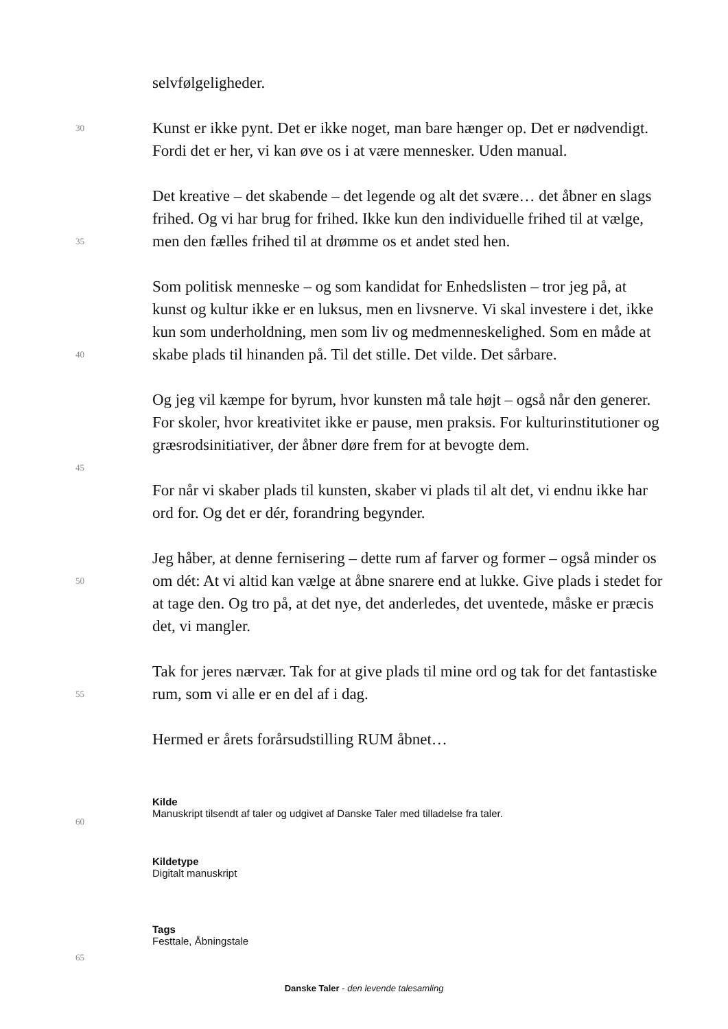selvfølgeligheder.
30
Kunst er ikke pynt. Det er ikke noget, man bare hænger op. Det er nødvendigt.
Fordi det er her, vi kan øve os i at være mennesker. Uden manual.
Det kreative – det skabende – det legende og alt det svære… det åbner en slags
frihed. Og vi har brug for frihed. Ikke kun den individuelle frihed til at vælge,
35
men den fælles frihed til at drømme os et andet sted hen.
Som politisk menneske – og som kandidat for Enhedslisten – tror jeg på, at
kunst og kultur ikke er en luksus, men en livsnerve. Vi skal investere i det, ikke
kun som underholdning, men som liv og medmenneskelighed. Som en måde at
40
skabe plads til hinanden på. Til det stille. Det vilde. Det sårbare.
Og jeg vil kæmpe for byrum, hvor kunsten må tale højt – også når den generer.
For skoler, hvor kreativitet ikke er pause, men praksis. For kulturinstitutioner og
græsrodsinitiativer, der åbner døre frem for at bevogte dem.
45
For når vi skaber plads til kunsten, skaber vi plads til alt det, vi endnu ikke har
ord for. Og det er dér, forandring begynder.
Jeg håber, at denne fernisering – dette rum af farver og former – også minder os
50
om dét: At vi altid kan vælge at åbne snarere end at lukke. Give plads i stedet for
at tage den. Og tro på, at det nye, det anderledes, det uventede, måske er præcis
det, vi mangler.
Tak for jeres nærvær. Tak for at give plads til mine ord og tak for det fantastiske
55
rum, som vi alle er en del af i dag.
Hermed er årets forårsudstilling RUM åbnet…
Kilde
Manuskript tilsendt af taler og udgivet af Danske Taler med tilladelse fra taler.
60
Kildetype
Digitalt manuskript
Tags
Festtale, Åbningstale
65
Danske Taler - den levende talesamling